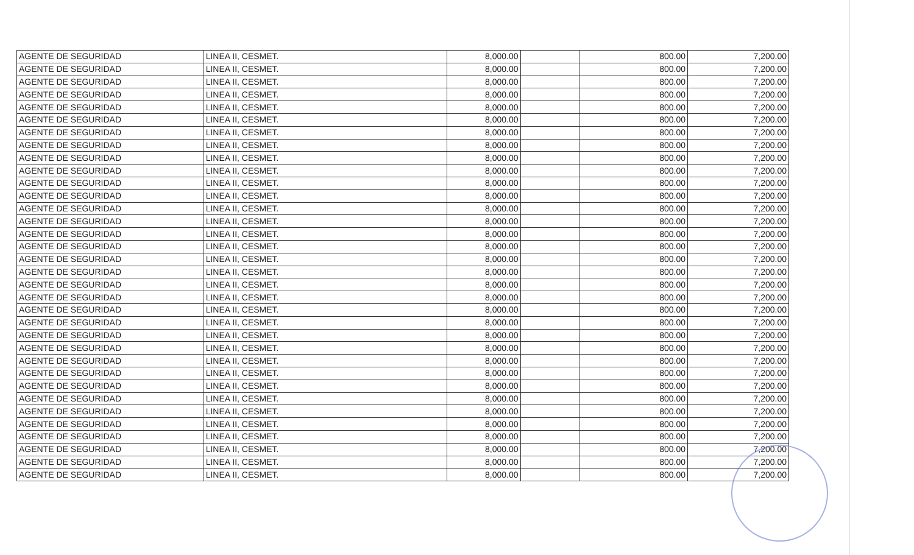| AGENTE DE SEGURIDAD | LINEA II, CESMET. | 8,000.00 | | 800.00 | 7,200.00 |
| AGENTE DE SEGURIDAD | LINEA II, CESMET. | 8,000.00 | | 800.00 | 7,200.00 |
| AGENTE DE SEGURIDAD | LINEA II, CESMET. | 8,000.00 | | 800.00 | 7,200.00 |
| AGENTE DE SEGURIDAD | LINEA II, CESMET. | 8,000.00 | | 800.00 | 7,200.00 |
| AGENTE DE SEGURIDAD | LINEA II, CESMET. | 8,000.00 | | 800.00 | 7,200.00 |
| AGENTE DE SEGURIDAD | LINEA II, CESMET. | 8,000.00 | | 800.00 | 7,200.00 |
| AGENTE DE SEGURIDAD | LINEA II, CESMET. | 8,000.00 | | 800.00 | 7,200.00 |
| AGENTE DE SEGURIDAD | LINEA II, CESMET. | 8,000.00 | | 800.00 | 7,200.00 |
| AGENTE DE SEGURIDAD | LINEA II, CESMET. | 8,000.00 | | 800.00 | 7,200.00 |
| AGENTE DE SEGURIDAD | LINEA II, CESMET. | 8,000.00 | | 800.00 | 7,200.00 |
| AGENTE DE SEGURIDAD | LINEA II, CESMET. | 8,000.00 | | 800.00 | 7,200.00 |
| AGENTE DE SEGURIDAD | LINEA II, CESMET. | 8,000.00 | | 800.00 | 7,200.00 |
| AGENTE DE SEGURIDAD | LINEA II, CESMET. | 8,000.00 | | 800.00 | 7,200.00 |
| AGENTE DE SEGURIDAD | LINEA II, CESMET. | 8,000.00 | | 800.00 | 7,200.00 |
| AGENTE DE SEGURIDAD | LINEA II, CESMET. | 8,000.00 | | 800.00 | 7,200.00 |
| AGENTE DE SEGURIDAD | LINEA II, CESMET. | 8,000.00 | | 800.00 | 7,200.00 |
| AGENTE DE SEGURIDAD | LINEA II, CESMET. | 8,000.00 | | 800.00 | 7,200.00 |
| AGENTE DE SEGURIDAD | LINEA II, CESMET. | 8,000.00 | | 800.00 | 7,200.00 |
| AGENTE DE SEGURIDAD | LINEA II, CESMET. | 8,000.00 | | 800.00 | 7,200.00 |
| AGENTE DE SEGURIDAD | LINEA II, CESMET. | 8,000.00 | | 800.00 | 7,200.00 |
| AGENTE DE SEGURIDAD | LINEA II, CESMET. | 8,000.00 | | 800.00 | 7,200.00 |
| AGENTE DE SEGURIDAD | LINEA II, CESMET. | 8,000.00 | | 800.00 | 7,200.00 |
| AGENTE DE SEGURIDAD | LINEA II, CESMET. | 8,000.00 | | 800.00 | 7,200.00 |
| AGENTE DE SEGURIDAD | LINEA II, CESMET. | 8,000.00 | | 800.00 | 7,200.00 |
| AGENTE DE SEGURIDAD | LINEA II, CESMET. | 8,000.00 | | 800.00 | 7,200.00 |
| AGENTE DE SEGURIDAD | LINEA II, CESMET. | 8,000.00 | | 800.00 | 7,200.00 |
| AGENTE DE SEGURIDAD | LINEA II, CESMET. | 8,000.00 | | 800.00 | 7,200.00 |
| AGENTE DE SEGURIDAD | LINEA II, CESMET. | 8,000.00 | | 800.00 | 7,200.00 |
| AGENTE DE SEGURIDAD | LINEA II, CESMET. | 8,000.00 | | 800.00 | 7,200.00 |
| AGENTE DE SEGURIDAD | LINEA II, CESMET. | 8,000.00 | | 800.00 | 7,200.00 |
| AGENTE DE SEGURIDAD | LINEA II, CESMET. | 8,000.00 | | 800.00 | 7,200.00 |
| AGENTE DE SEGURIDAD | LINEA II, CESMET. | 8,000.00 | | 800.00 | 7,200.00 |
| AGENTE DE SEGURIDAD | LINEA II, CESMET. | 8,000.00 | | 800.00 | 7,200.00 |
| AGENTE DE SEGURIDAD | LINEA II, CESMET. | 8,000.00 | | 800.00 | 7,200.00 |